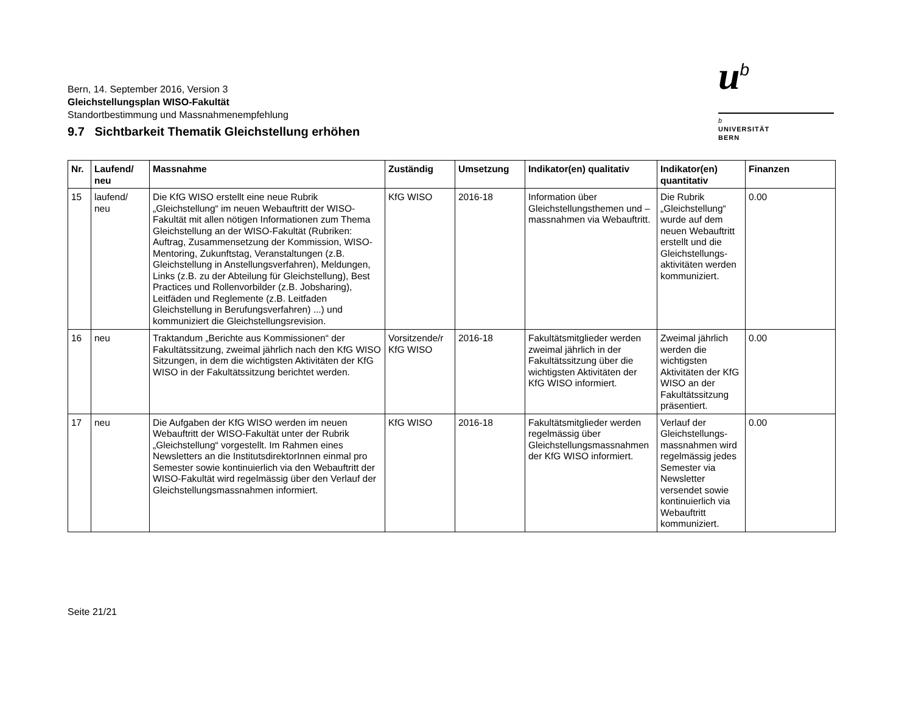Bern, 14. September 2016, Version 3
Gleichstellungsplan WISO-Fakultät
Standortbestimmung und Massnahmenempfehlung
u<sup>b</sup>
b
UNIVERSITÄT
BERN
9.7 Sichtbarkeit Thematik Gleichstellung erhöhen
| Nr. | Laufend/ neu | Massnahme | Zuständig | Umsetzung | Indikator(en) qualitativ | Indikator(en) quantitativ | Finanzen |
| --- | --- | --- | --- | --- | --- | --- | --- |
| 15 | laufend/ neu | Die KfG WISO erstellt eine neue Rubrik „Gleichstellung“ im neuen Webauftritt der WISO-Fakultät mit allen nötigen Informationen zum Thema Gleichstellung an der WISO-Fakultät (Rubriken: Auftrag, Zusammensetzung der Kommission, WISO-Mentoring, Zukunftstag, Veranstaltungen (z.B. Gleichstellung in Anstellungsverfahren), Meldungen, Links (z.B. zu der Abteilung für Gleichstellung), Best Practices und Rollenvorbilder (z.B. Jobsharing), Leitfäden und Reglemente (z.B. Leitfaden Gleichstellung in Berufungsverfahren) ...) und kommuniziert die Gleichstellungsrevision. | KfG WISO | 2016-18 | Information über Gleichstellungsthemen und –massnahmen via Webauftritt. | Die Rubrik „Gleichstellung“ wurde auf dem neuen Webauftritt erstellt und die Gleichstellungs-aktivitäten werden kommuniziert. | 0.00 |
| 16 | neu | Traktandum „Berichte aus Kommissionen“ der Fakultätssitzung, zweimal jährlich nach den KfG WISO Sitzungen, in dem die wichtigsten Aktivitäten der KfG WISO in der Fakultätssitzung berichtet werden. | Vorsitzende/r KfG WISO | 2016-18 | Fakultätsmitglieder werden zweimal jährlich in der Fakultätssitzung über die wichtigsten Aktivitäten der KfG WISO informiert. | Zweimal jährlich werden die wichtigsten Aktivitäten der KfG WISO an der Fakultätssitzung präsentiert. | 0.00 |
| 17 | neu | Die Aufgaben der KfG WISO werden im neuen Webauftritt der WISO-Fakultät unter der Rubrik „Gleichstellung“ vorgestellt. Im Rahmen eines Newsletters an die InstitutsdirektorInnen einmal pro Semester sowie kontinuierlich via den Webauftritt der WISO-Fakultät wird regelmässig über den Verlauf der Gleichstellungsmassnahmen informiert. | KfG WISO | 2016-18 | Fakultätsmitglieder werden regelmässig über Gleichstellungsmassnahmen der KfG WISO informiert. | Verlauf der Gleichstellungs-massnahmen wird regelmässig jedes Semester via Newsletter versendet sowie kontinuierlich via Webauftritt kommuniziert. | 0.00 |
Seite 21/21